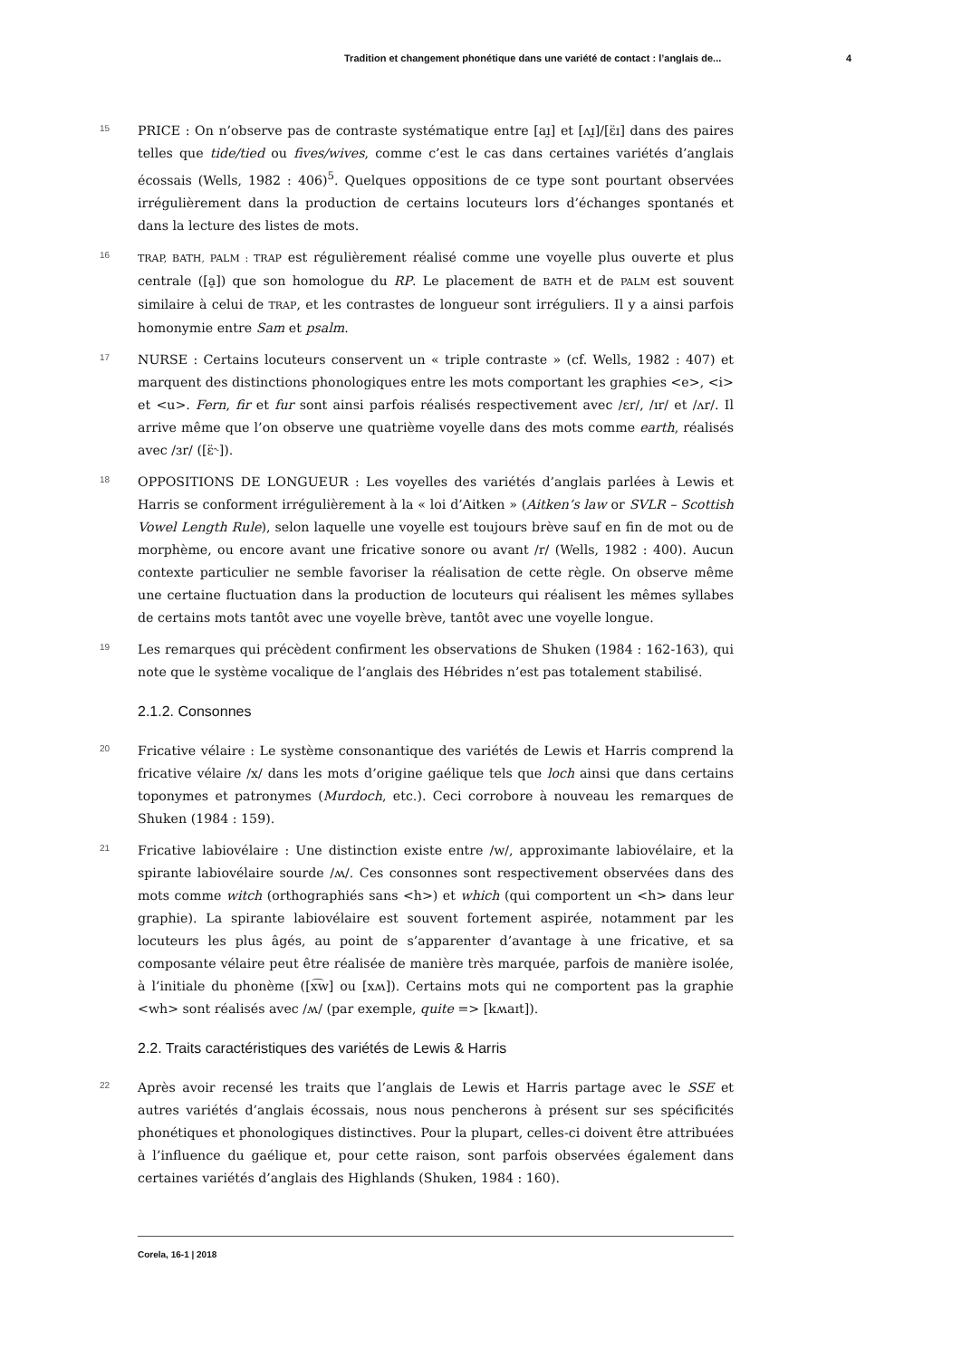Tradition et changement phonétique dans une variété de contact : l’anglais de... 4
15
PRICE : On n’observe pas de contraste systématique entre [aɪ̯] et [ʌɪ̯]/[ɛ̈ɪ] dans des paires telles que tide/tied ou fives/wives, comme c’est le cas dans certaines variétés d’anglais écossais (Wells, 1982 : 406)<sup>5</sup>. Quelques oppositions de ce type sont pourtant observées irrégulièrement dans la production de certains locuteurs lors d’échanges spontanés et dans la lecture des listes de mots.
16
TRAP, BATH, PALM : TRAP est régulièrement réalisé comme une voyelle plus ouverte et plus centrale ([a̠]) que son homologue du RP. Le placement de BATH et de PALM est souvent similaire à celui de TRAP, et les contrastes de longueur sont irréguliers. Il y a ainsi parfois homonymie entre Sam et psalm.
17
NURSE : Certains locuteurs conservent un « triple contraste » (cf. Wells, 1982 : 407) et marquent des distinctions phonologiques entre les mots comportant les graphies <e>, <i> et <u>. Fern, fir et fur sont ainsi parfois réalisés respectivement avec /ɛr/, /ɪr/ et /ʌr/. Il arrive même que l’on observe une quatrième voyelle dans des mots comme earth, réalisés avec /ɜr/ ([ɛ̈˞]).
18
OPPOSITIONS DE LONGUEUR : Les voyelles des variétés d’anglais parlées à Lewis et Harris se conforment irrégulièrement à la « loi d’Aitken » (Aitken’s law or SVLR – Scottish Vowel Length Rule), selon laquelle une voyelle est toujours brève sauf en fin de mot ou de morphème, ou encore avant une fricative sonore ou avant /r/ (Wells, 1982 : 400). Aucun contexte particulier ne semble favoriser la réalisation de cette règle. On observe même une certaine fluctuation dans la production de locuteurs qui réalisent les mêmes syllabes de certains mots tantôt avec une voyelle brève, tantôt avec une voyelle longue.
19
Les remarques qui précèdent confirment les observations de Shuken (1984 : 162-163), qui note que le système vocalique de l’anglais des Hébrides n’est pas totalement stabilisé.
2.1.2. Consonnes
20
Fricative vélaire : Le système consonantique des variétés de Lewis et Harris comprend la fricative vélaire /x/ dans les mots d’origine gaélique tels que loch ainsi que dans certains toponymes et patronymes (Murdoch, etc.). Ceci corrobore à nouveau les remarques de Shuken (1984 : 159).
21
Fricative labiovélaire : Une distinction existe entre /w/, approximante labiovélaire, et la spirante labiovélaire sourde /ʍ/. Ces consonnes sont respectivement observées dans des mots comme witch (orthographiés sans <h>) et which (qui comportent un <h> dans leur graphie). La spirante labiovélaire est souvent fortement aspirée, notamment par les locuteurs les plus âgés, au point de s’apparenter d’avantage à une fricative, et sa composante vélaire peut être réalisée de manière très marquée, parfois de manière isolée, à l’initiale du phonème ([x͡w] ou [xʍ]). Certains mots qui ne comportent pas la graphie <wh> sont réalisés avec /ʍ/ (par exemple, quite => [kʍaɪt]).
2.2. Traits caractéristiques des variétés de Lewis & Harris
22
Après avoir recensé les traits que l’anglais de Lewis et Harris partage avec le SSE et autres variétés d’anglais écossais, nous nous pencherons à présent sur ses spécificités phonétiques et phonologiques distinctives. Pour la plupart, celles-ci doivent être attribuées à l’influence du gaélique et, pour cette raison, sont parfois observées également dans certaines variétés d’anglais des Highlands (Shuken, 1984 : 160).
Corela, 16-1 | 2018